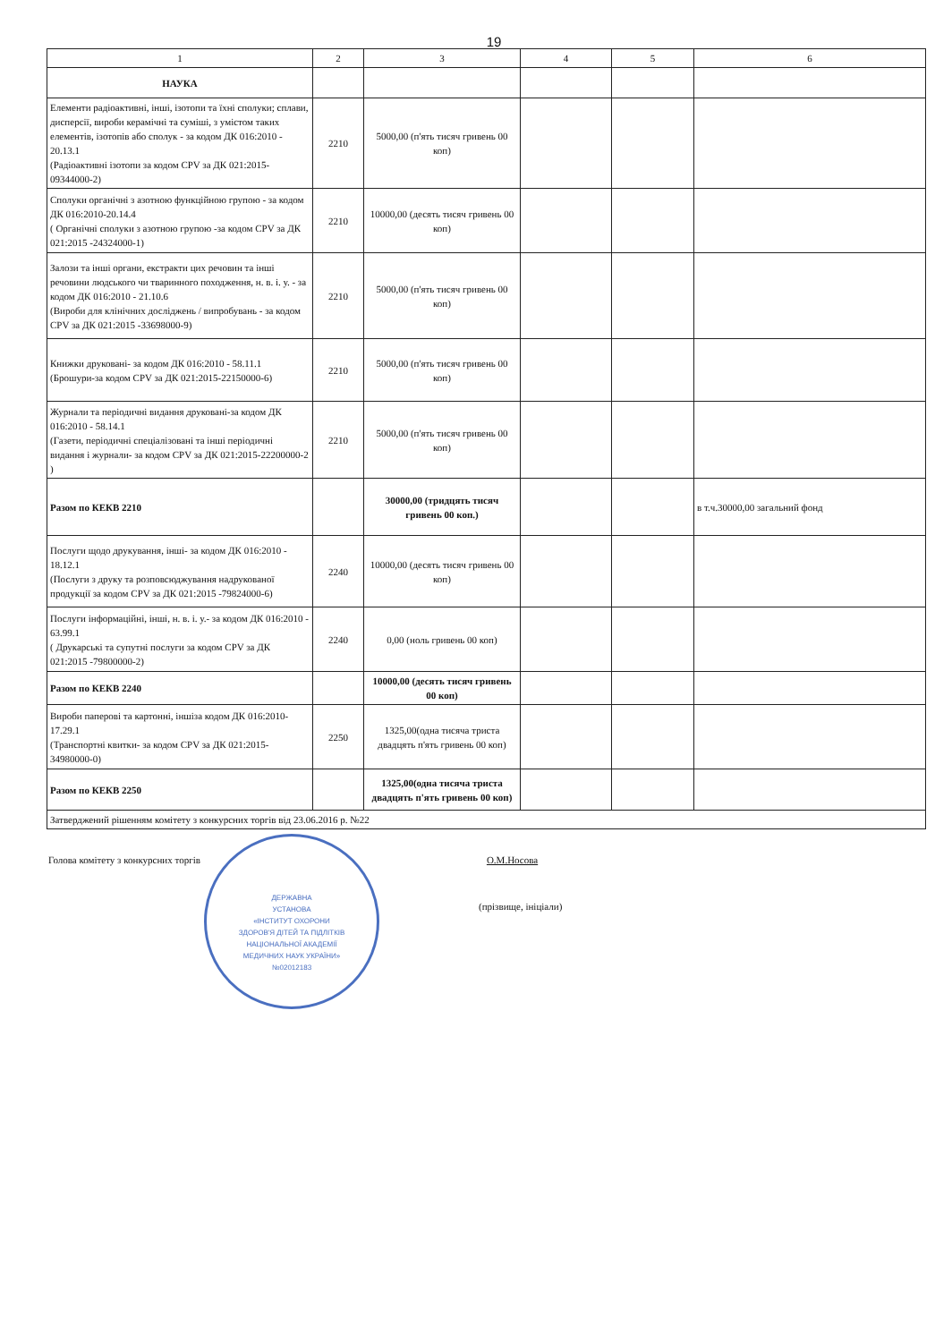19
| 1 | 2 | 3 | 4 | 5 | 6 |
| --- | --- | --- | --- | --- | --- |
| НАУКА | | | | | |
| Елементи радіоактивні, інші, ізотопи та їхні сполуки; сплави, дисперсії, вироби керамічні та суміші, з умістом таких елементів, ізотопів або сполук - за кодом ДК 016:2010 - 20.13.1 (Радіоактивні ізотопи за кодом CPV за ДК 021:2015-09344000-2) | 2210 | 5000,00 (п'ять тисяч гривень 00 коп) | | | |
| Сполуки органічні з азотною функційною групою - за кодом ДК 016:2010-20.14.4 ( Органічні сполуки з азотною групою -за кодом CPV за ДК 021:2015 -24324000-1) | 2210 | 10000,00 (десять тисяч гривень 00 коп) | | | |
| Залози та інші органи, екстракти цих речовин та інші речовини людського чи тваринного походження, н. в. і. у. - за кодом ДК 016:2010 - 21.10.6 (Вироби для клінічних досліджень / випробувань - за кодом CPV за ДК 021:2015 -33698000-9) | 2210 | 5000,00 (п'ять тисяч гривень 00 коп) | | | |
| Книжки друковані- за кодом ДК 016:2010 - 58.11.1 (Брошури-за кодом CPV за ДК 021:2015-22150000-6) | 2210 | 5000,00 (п'ять тисяч гривень 00 коп) | | | |
| Журнали та періодичні видання друковані-за кодом ДК 016:2010 - 58.14.1 (Газети, періодичні спеціалізовані та інші періодичні видання і журнали- за кодом CPV за ДК 021:2015-22200000-2 ) | 2210 | 5000,00 (п'ять тисяч гривень 00 коп) | | | |
| Разом по КЕКВ 2210 | | 30000,00 (тридцять тисяч гривень 00 коп.) | | | в т.ч.30000,00 загальний фонд |
| Послуги щодо друкування, інші- за кодом ДК 016:2010 - 18.12.1 (Послуги з друку та розповсюджування надрукованої продукції за кодом CPV за ДК 021:2015 -79824000-6) | 2240 | 10000,00 (десять тисяч гривень 00 коп) | | | |
| Послуги інформаційні, інші, н. в. і. у.- за кодом ДК 016:2010 - 63.99.1 ( Друкарські та супутні послуги за кодом CPV за ДК 021:2015 -79800000-2) | 2240 | 0,00 (ноль гривень 00 коп) | | | |
| Разом по КЕКВ 2240 | | 10000,00 (десять тисяч гривень 00 коп) | | | |
| Вироби паперові та картонні, іншіза кодом ДК 016:2010-17.29.1 (Транспортні квитки- за кодом CPV за ДК 021:2015-34980000-0) | 2250 | 1325,00(одна тисяча триста двадцять п'ять гривень 00 коп) | | | |
| Разом по КЕКВ 2250 | | 1325,00(одна тисяча триста двадцять п'ять гривень 00 коп) | | | |
| Затверджений рішенням комітету з конкурсних торгів від 23.06.2016 р. №22 | | | | | |
Голова комітету з конкурсних торгів О.М.Носова
(прізвище, ініціали)
ДЕРЖАВНА
УСТАНОВА
«ІНСТИТУТ ОХОРОНИ
ЗДОРОВ'Я ДІТЕЙ ТА ПІДЛІТКІВ
НАЦІОНАЛЬНОЇ АКАДЕМІЇ
МЕДИЧНИХ НАУК УКРАЇНИ»
№02012183